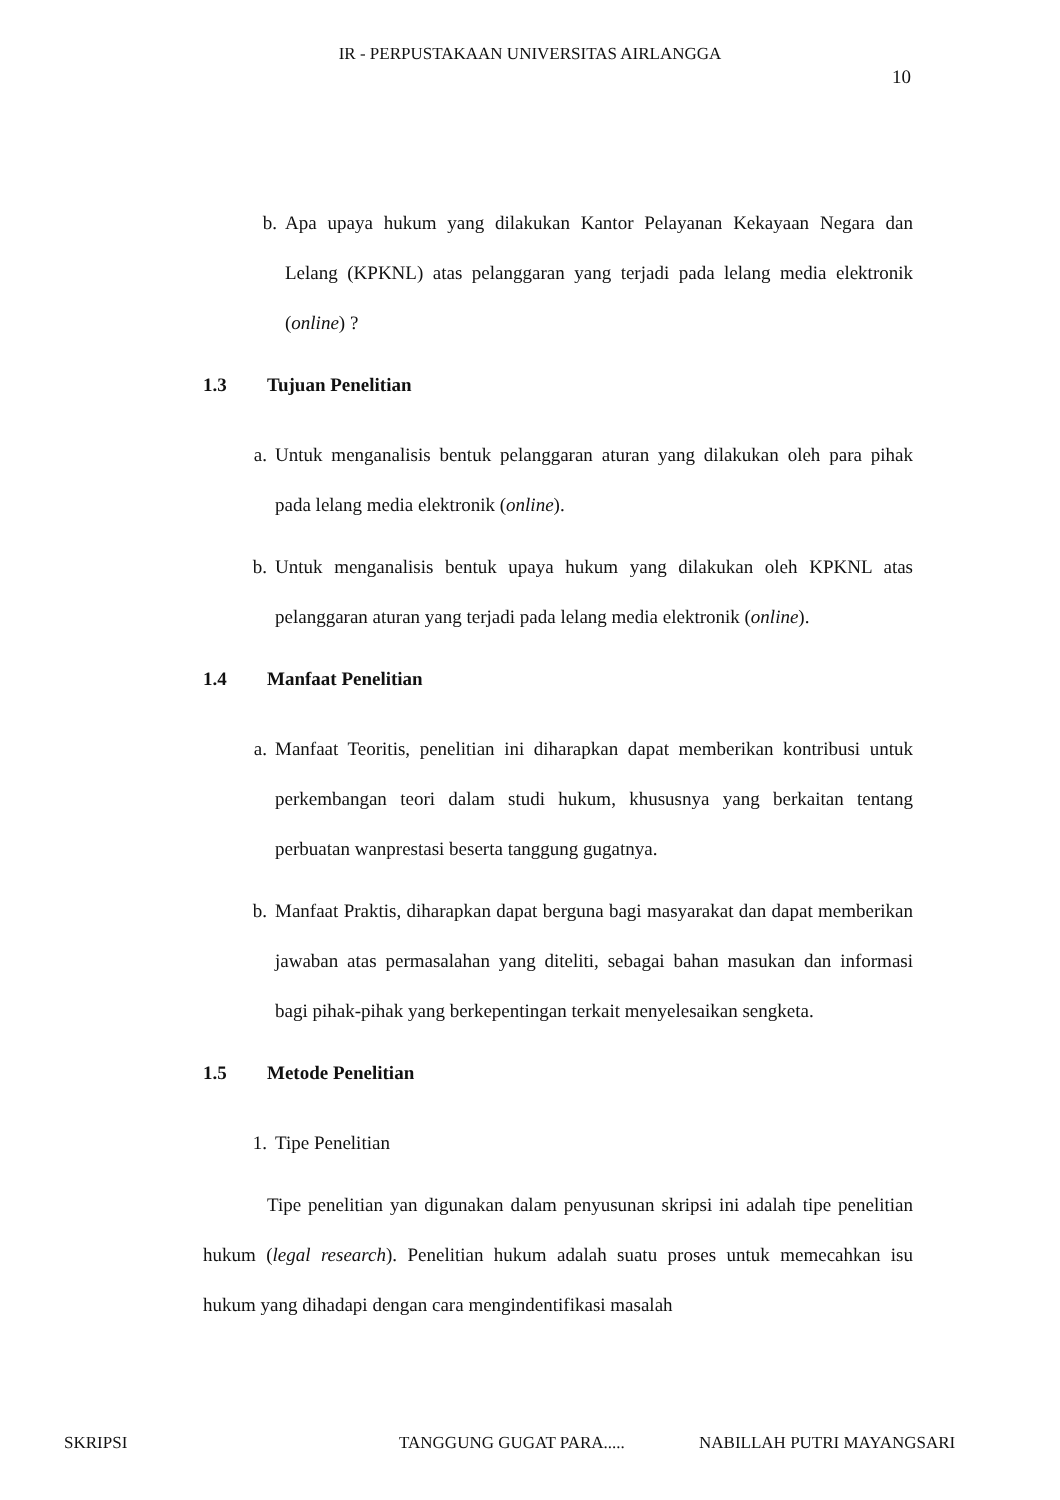IR - PERPUSTAKAAN UNIVERSITAS AIRLANGGA
10
b. Apa upaya hukum yang dilakukan Kantor Pelayanan Kekayaan Negara dan Lelang (KPKNL) atas pelanggaran yang terjadi pada lelang media elektronik (online) ?
1.3 Tujuan Penelitian
a. Untuk menganalisis bentuk pelanggaran aturan yang dilakukan oleh para pihak pada lelang media elektronik (online).
b. Untuk menganalisis bentuk upaya hukum yang dilakukan oleh KPKNL atas pelanggaran aturan yang terjadi pada lelang media elektronik (online).
1.4 Manfaat Penelitian
a. Manfaat Teoritis, penelitian ini diharapkan dapat memberikan kontribusi untuk perkembangan teori dalam studi hukum, khususnya yang berkaitan tentang perbuatan wanprestasi beserta tanggung gugatnya.
b. Manfaat Praktis, diharapkan dapat berguna bagi masyarakat dan dapat memberikan jawaban atas permasalahan yang diteliti, sebagai bahan masukan dan informasi bagi pihak-pihak yang berkepentingan terkait menyelesaikan sengketa.
1.5 Metode Penelitian
1. Tipe Penelitian
Tipe penelitian yan digunakan dalam penyusunan skripsi ini adalah tipe penelitian hukum (legal research). Penelitian hukum adalah suatu proses untuk memecahkan isu hukum yang dihadapi dengan cara mengindentifikasi masalah
SKRIPSI TANGGUNG GUGAT PARA..... NABILLAH PUTRI MAYANGSARI